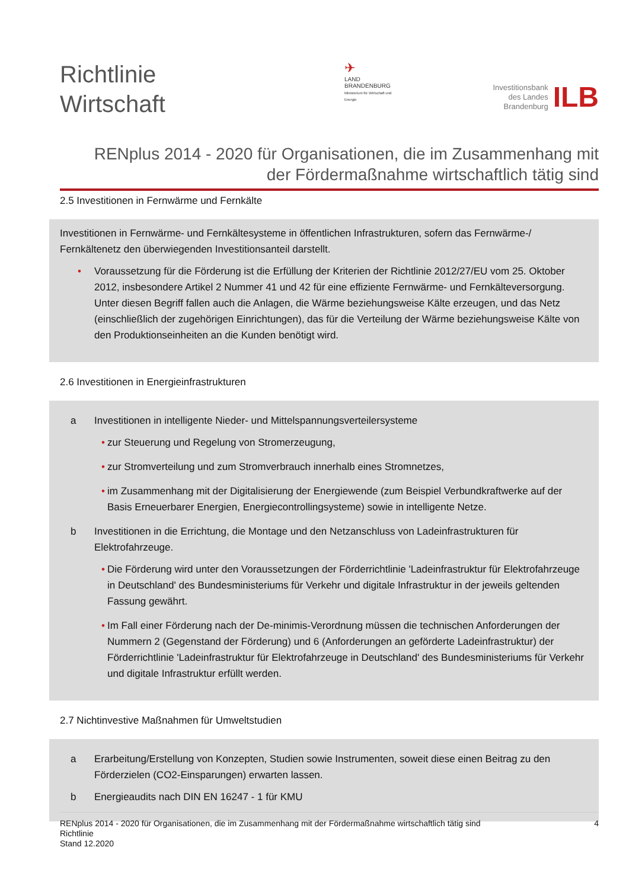Richtlinie
Wirtschaft
✈
LAND
BRANDENBURG
Ministerium für Wirtschaft und Energie
Investitionsbank
des Landes
Brandenburg
ILB
RENplus 2014 - 2020 für Organisationen, die im Zusammenhang mit
der Fördermaßnahme wirtschaftlich tätig sind
2.5 Investitionen in Fernwärme und Fernkälte
Investitionen in Fernwärme- und Fernkältesysteme in öffentlichen Infrastrukturen, sofern das Fernwärme-/ Fernkältenetz den überwiegenden Investitionsanteil darstellt.
• Voraussetzung für die Förderung ist die Erfüllung der Kriterien der Richtlinie 2012/27/EU vom 25. Oktober 2012, insbesondere Artikel 2 Nummer 41 und 42 für eine effiziente Fernwärme- und Fernkälteversorgung. Unter diesen Begriff fallen auch die Anlagen, die Wärme beziehungsweise Kälte erzeugen, und das Netz (einschließlich der zugehörigen Einrichtungen), das für die Verteilung der Wärme beziehungsweise Kälte von den Produktionseinheiten an die Kunden benötigt wird.
2.6 Investitionen in Energieinfrastrukturen
a Investitionen in intelligente Nieder- und Mittelspannungsverteilersysteme
• zur Steuerung und Regelung von Stromerzeugung,
• zur Stromverteilung und zum Stromverbrauch innerhalb eines Stromnetzes,
• im Zusammenhang mit der Digitalisierung der Energiewende (zum Beispiel Verbundkraftwerke auf der Basis Erneuerbarer Energien, Energiecontrollingsysteme) sowie in intelligente Netze.
b Investitionen in die Errichtung, die Montage und den Netzanschluss von Ladeinfrastrukturen für Elektrofahrzeuge.
• Die Förderung wird unter den Voraussetzungen der Förderrichtlinie 'Ladeinfrastruktur für Elektrofahrzeuge in Deutschland' des Bundesministeriums für Verkehr und digitale Infrastruktur in der jeweils geltenden Fassung gewährt.
• Im Fall einer Förderung nach der De-minimis-Verordnung müssen die technischen Anforderungen der Nummern 2 (Gegenstand der Förderung) und 6 (Anforderungen an geförderte Ladeinfrastruktur) der Förderrichtlinie 'Ladeinfrastruktur für Elektrofahrzeuge in Deutschland' des Bundesministeriums für Verkehr und digitale Infrastruktur erfüllt werden.
2.7 Nichtinvestive Maßnahmen für Umweltstudien
a Erarbeitung/Erstellung von Konzepten, Studien sowie Instrumenten, soweit diese einen Beitrag zu den Förderzielen (CO2-Einsparungen) erwarten lassen.
b Energieaudits nach DIN EN 16247 - 1 für KMU
RENplus 2014 - 2020 für Organisationen, die im Zusammenhang mit der Fördermaßnahme wirtschaftlich tätig sind
Richtlinie
Stand 12.2020
4